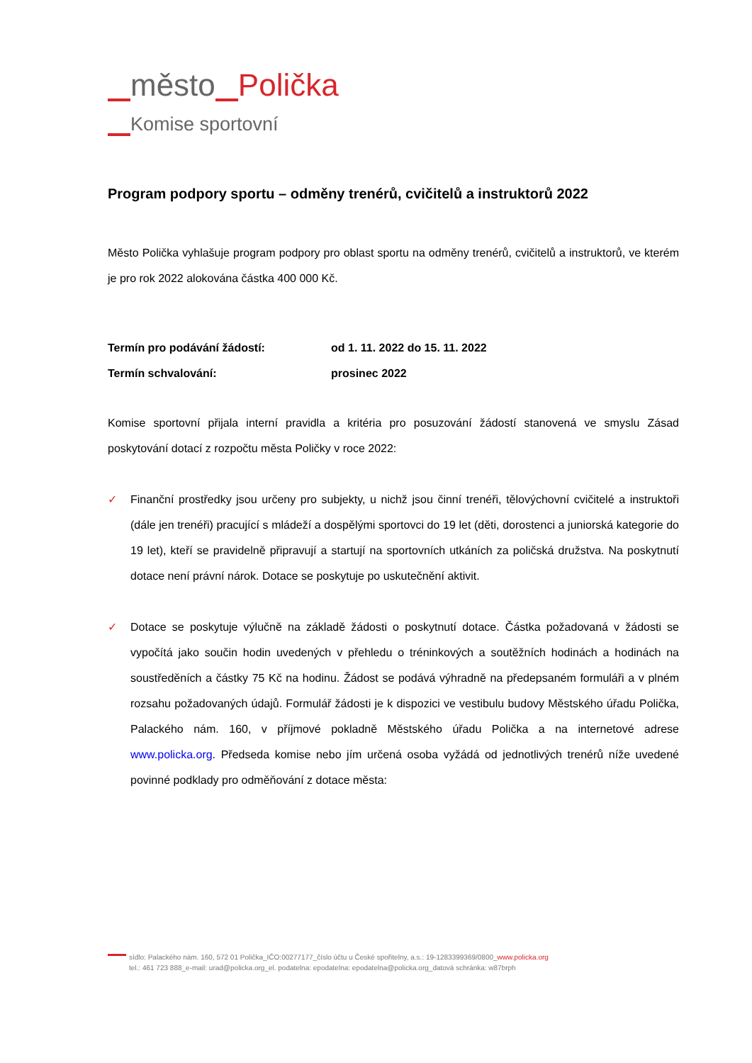město Polička
Komise sportovní
Program podpory sportu – odměny trenérů, cvičitelů a instruktorů 2022
Město Polička vyhlašuje program podpory pro oblast sportu na odměny trenérů, cvičitelů a instruktorů, ve kterém je pro rok 2022 alokována částka 400 000 Kč.
| Termín pro podávání žádostí: | od 1. 11. 2022 do 15. 11. 2022 |
| Termín schvalování: | prosinec 2022 |
Komise sportovní přijala interní pravidla a kritéria pro posuzování žádostí stanovená ve smyslu Zásad poskytování dotací z rozpočtu města Poličky v roce 2022:
✓ Finanční prostředky jsou určeny pro subjekty, u nichž jsou činní trenéři, tělovýchovní cvičitelé a instruktoři (dále jen trenéři) pracující s mládeží a dospělými sportovci do 19 let (děti, dorostenci a juniorská kategorie do 19 let), kteří se pravidelně připravují a startují na sportovních utkáních za poličská družstva. Na poskytnutí dotace není právní nárok. Dotace se poskytuje po uskutečnění aktivit.
✓ Dotace se poskytuje výlučně na základě žádosti o poskytnutí dotace. Částka požadovaná v žádosti se vypočítá jako součin hodin uvedených v přehledu o tréninkových a soutěžních hodinách a hodinách na soustředěních a částky 75 Kč na hodinu. Žádost se podává výhradně na předepsaném formuláři a v plném rozsahu požadovaných údajů. Formulář žádosti je k dispozici ve vestibulu budovy Městského úřadu Polička, Palackého nám. 160, v příjmové pokladně Městského úřadu Polička a na internetové adrese www.policka.org. Předseda komise nebo jím určená osoba vyžádá od jednotlivých trenérů níže uvedené povinné podklady pro odměňování z dotace města:
sídlo: Palackého nám. 160, 572 01 Polička_IČO:00277177_číslo účtu u České spořitelny, a.s.: 19-1283399369/0800_www.policka.org
tel.: 461 723 888_e-mail: urad@policka.org_el. podatelna: epodatelna: epodatelna@policka.org_datová schránka: w87brph